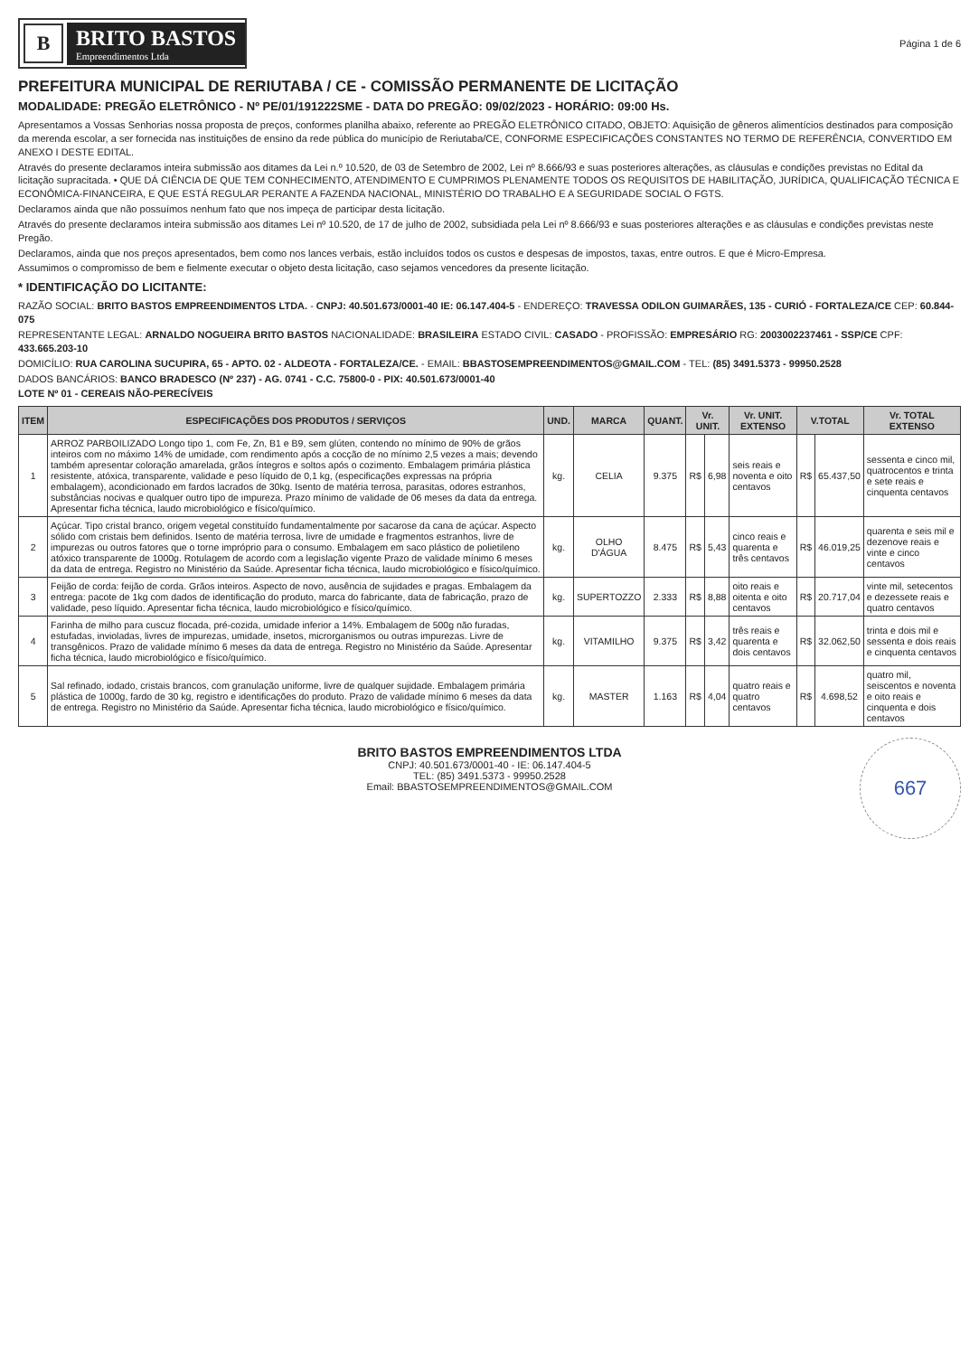B
BRITO BASTOS
Empreendimentos Ltda
Página 1 de 6
PREFEITURA MUNICIPAL DE RERIUTABA / CE - COMISSÃO PERMANENTE DE LICITAÇÃO
MODALIDADE: PREGÃO ELETRÔNICO - Nº PE/01/191222SME - DATA DO PREGÃO: 09/02/2023 - HORÁRIO: 09:00 Hs.
Apresentamos a Vossas Senhorias nossa proposta de preços, conformes planilha abaixo, referente ao PREGÃO ELETRÔNICO CITADO, OBJETO: Aquisição de gêneros alimentícios destinados para composição da merenda escolar, a ser fornecida nas instituições de ensino da rede pública do município de Reriutaba/CE, CONFORME ESPECIFICAÇÕES CONSTANTES NO TERMO DE REFERÊNCIA, CONVERTIDO EM ANEXO I DESTE EDITAL.
Através do presente declaramos inteira submissão aos ditames da Lei n.º 10.520, de 03 de Setembro de 2002, Lei nº 8.666/93 e suas posteriores alterações, as cláusulas e condições previstas no Edital da licitação supracitada. • QUE DÁ CIÊNCIA DE QUE TEM CONHECIMENTO, ATENDIMENTO E CUMPRIMOS PLENAMENTE TODOS OS REQUISITOS DE HABILITAÇÃO, JURÍDICA, QUALIFICAÇÃO TÉCNICA E ECONÔMICA-FINANCEIRA, E QUE ESTÁ REGULAR PERANTE A FAZENDA NACIONAL, MINISTÉRIO DO TRABALHO E A SEGURIDADE SOCIAL O FGTS.
Declaramos ainda que não possuímos nenhum fato que nos impeça de participar desta licitação.
Através do presente declaramos inteira submissão aos ditames Lei nº 10.520, de 17 de julho de 2002, subsidiada pela Lei nº 8.666/93 e suas posteriores alterações e as cláusulas e condições previstas neste Pregão.
Declaramos, ainda que nos preços apresentados, bem como nos lances verbais, estão incluídos todos os custos e despesas de impostos, taxas, entre outros. E que é Micro-Empresa.
Assumimos o compromisso de bem e fielmente executar o objeto desta licitação, caso sejamos vencedores da presente licitação.
* IDENTIFICAÇÃO DO LICITANTE:
RAZÃO SOCIAL: BRITO BASTOS EMPREENDIMENTOS LTDA. - CNPJ: 40.501.673/0001-40 IE: 06.147.404-5 - ENDEREÇO: TRAVESSA ODILON GUIMARÃES, 135 - CURIÓ - FORTALEZA/CE CEP: 60.844-075
REPRESENTANTE LEGAL: ARNALDO NOGUEIRA BRITO BASTOS NACIONALIDADE: BRASILEIRA ESTADO CIVIL: CASADO - PROFISSÃO: EMPRESÁRIO RG: 2003002237461 - SSP/CE CPF: 433.665.203-10
DOMICÍLIO: RUA CAROLINA SUCUPIRA, 65 - APTO. 02 - ALDEOTA - FORTALEZA/CE. - EMAIL: BBASTOSEMPREENDIMENTOS@GMAIL.COM - TEL: (85) 3491.5373 - 99950.2528
DADOS BANCÁRIOS: BANCO BRADESCO (Nº 237) - AG. 0741 - C.C. 75800-0 - PIX: 40.501.673/0001-40
LOTE Nº 01 - CEREAIS NÃO-PERECÍVEIS
| ITEM | ESPECIFICAÇÕES DOS PRODUTOS / SERVIÇOS | UND. | MARCA | QUANT. | Vr. UNIT. | | Vr. UNIT. EXTENSO | V.TOTAL | | Vr. TOTAL EXTENSO |
| --- | --- | --- | --- | --- | --- | --- | --- | --- | --- | --- |
| 1 | ARROZ PARBOILIZADO Longo tipo 1, com Fe, Zn, B1 e B9, sem glúten, contendo no mínimo de 90% de grãos inteiros com no máximo 14% de umidade, com rendimento após a cocção de no mínimo 2,5 vezes a mais; devendo também apresentar coloração amarelada, grãos íntegros e soltos após o cozimento. Embalagem primária plástica resistente, atóxica, transparente, validade e peso líquido de 0,1 kg, (especificações expressas na própria embalagem), acondicionado em fardos lacrados de 30kg. Isento de matéria terrosa, parasitas, odores estranhos, substâncias nocivas e qualquer outro tipo de impureza. Prazo mínimo de validade de 06 meses da data da entrega. Apresentar ficha técnica, laudo microbiológico e físico/químico. | kg. | CELIA | 9.375 | R$ | 6,98 | seis reais e noventa e oito centavos | R$ | 65.437,50 | sessenta e cinco mil, quatrocentos e trinta e sete reais e cinquenta centavos |
| 2 | Açúcar. Tipo cristal branco, origem vegetal constituído fundamentalmente por sacarose da cana de açúcar. Aspecto sólido com cristais bem definidos. Isento de matéria terrosa, livre de umidade e fragmentos estranhos, livre de impurezas ou outros fatores que o torne impróprio para o consumo. Embalagem em saco plástico de polietileno atóxico transparente de 1000g. Rotulagem de acordo com a legislação vigente Prazo de validade mínimo 6 meses da data de entrega. Registro no Ministério da Saúde. Apresentar ficha técnica, laudo microbiológico e físico/químico. | kg. | OLHO D'ÁGUA | 8.475 | R$ | 5,43 | cinco reais e quarenta e três centavos | R$ | 46.019,25 | quarenta e seis mil e dezenove reais e vinte e cinco centavos |
| 3 | Feijão de corda: feijão de corda. Grãos inteiros. Aspecto de novo, ausência de sujidades e pragas. Embalagem da entrega: pacote de 1kg com dados de identificação do produto, marca do fabricante, data de fabricação, prazo de validade, peso líquido. Apresentar ficha técnica, laudo microbiológico e físico/químico. | kg. | SUPERTOZZO | 2.333 | R$ | 8,88 | oito reais e oitenta e oito centavos | R$ | 20.717,04 | vinte mil, setecentos e dezessete reais e quatro centavos |
| 4 | Farinha de milho para cuscuz flocada, pré-cozida, umidade inferior a 14%. Embalagem de 500g não furadas, estufadas, invioladas, livres de impurezas, umidade, insetos, microrganismos ou outras impurezas. Livre de transgênicos. Prazo de validade mínimo 6 meses da data de entrega. Registro no Ministério da Saúde. Apresentar ficha técnica, laudo microbiológico e físico/químico. | kg. | VITAMILHO | 9.375 | R$ | 3,42 | três reais e quarenta e dois centavos | R$ | 32.062,50 | trinta e dois mil e sessenta e dois reais e cinquenta centavos |
| 5 | Sal refinado, iodado, cristais brancos, com granulação uniforme, livre de qualquer sujidade. Embalagem primária plástica de 1000g, fardo de 30 kg, registro e identificações do produto. Prazo de validade mínimo 6 meses da data de entrega. Registro no Ministério da Saúde. Apresentar ficha técnica, laudo microbiológico e físico/químico. | kg. | MASTER | 1.163 | R$ | 4,04 | quatro reais e quatro centavos | R$ | 4.698,52 | quatro mil, seiscentos e noventa e oito reais e cinquenta e dois centavos |
BRITO BASTOS EMPREENDIMENTOS LTDA
CNPJ: 40.501.673/0001-40 - IE: 06.147.404-5
TEL: (85) 3491.5373 - 99950.2528
Email: BBASTOSEMPREENDIMENTOS@GMAIL.COM
667